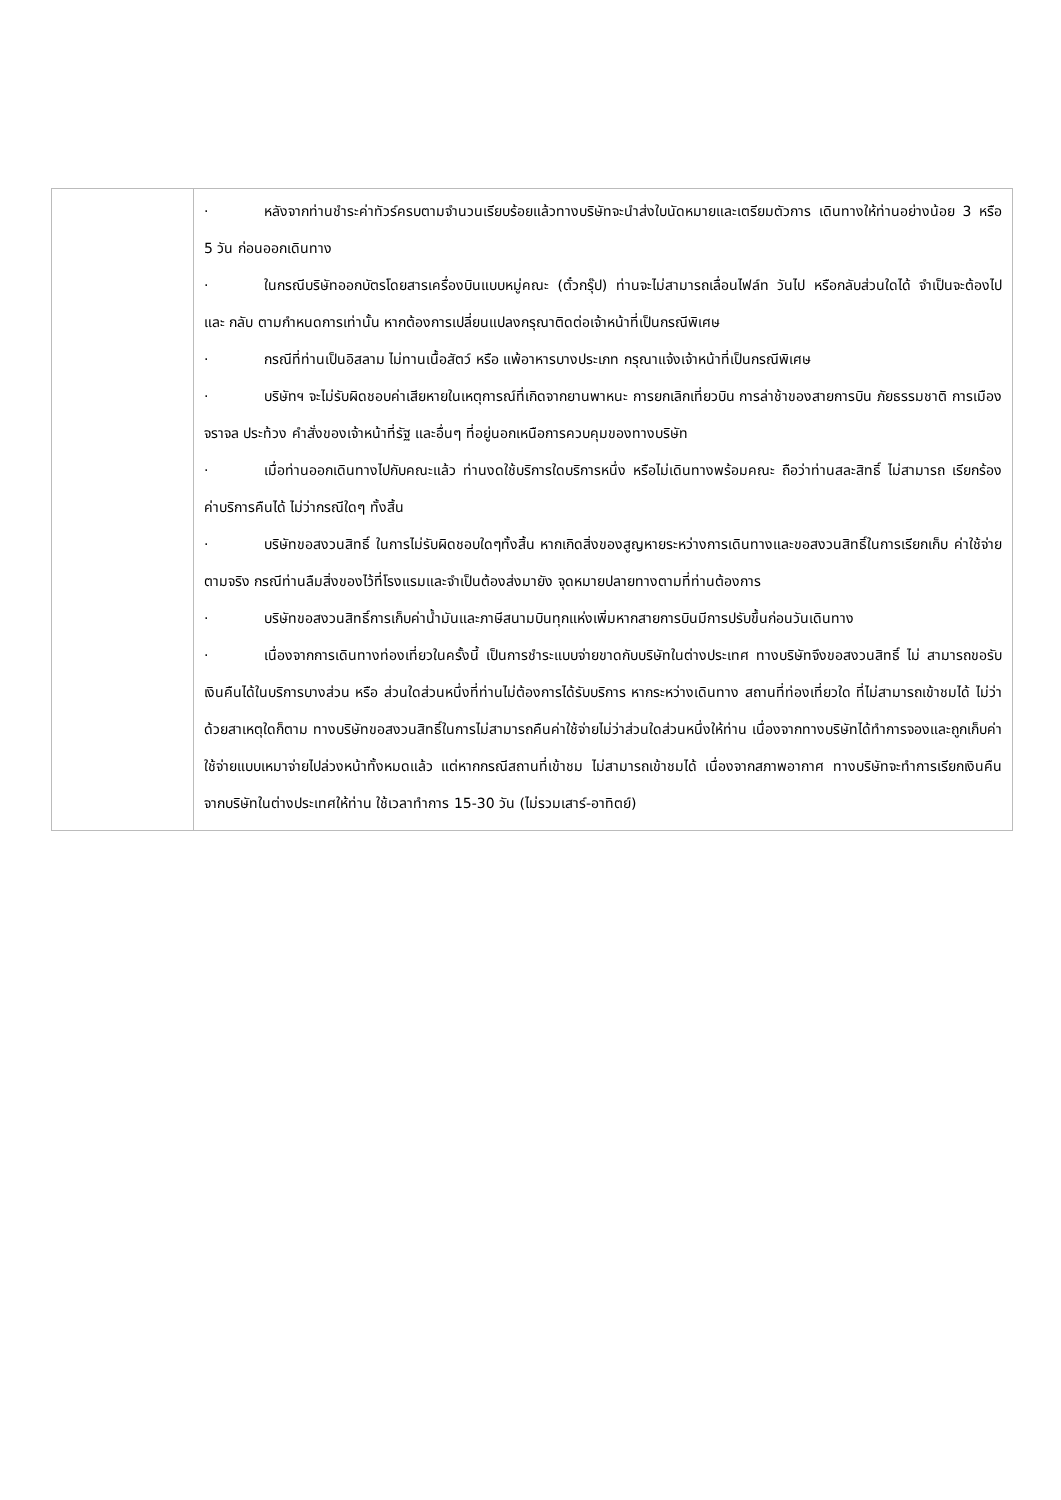| | · หลังจากท่านชำระค่าทัวร์ครบตามจำนวนเรียบร้อยแล้วทางบริษัทจะนำส่งใบนัดหมายและเตรียมตัวการ เดินทางให้ท่านอย่างน้อย 3 หรือ 5 วัน ก่อนออกเดินทาง · ในกรณีบริษัทออกบัตรโดยสารเครื่องบินแบบหมู่คณะ (ตั๋วกรุ๊ป) ท่านจะไม่สามารถเลื่อนไฟล์ท วันไป หรือกลับส่วนใดได้ จำเป็นจะต้องไป และ กลับ ตามกำหนดการเท่านั้น หากต้องการเปลี่ยนแปลงกรุณาติดต่อเจ้าหน้าที่เป็นกรณีพิเศษ · กรณีที่ท่านเป็นอิสลาม ไม่ทานเนื้อสัตว์ หรือ แพ้อาหารบางประเภท กรุณาแจ้งเจ้าหน้าที่เป็นกรณีพิเศษ · บริษัทฯ จะไม่รับผิดชอบค่าเสียหายในเหตุการณ์ที่เกิดจากยานพาหนะ การยกเลิกเที่ยวบิน การล่าช้าของสายการบิน ภัยธรรมชาติ การเมือง จราจล ประท้วง คำสั่งของเจ้าหน้าที่รัฐ และอื่นๆ ที่อยู่นอกเหนือการควบคุมของทางบริษัท · เมื่อท่านออกเดินทางไปกับคณะแล้ว ท่านงดใช้บริการใดบริการหนึ่ง หรือไม่เดินทางพร้อมคณะ ถือว่าท่านสละสิทธิ์ ไม่สามารถ เรียกร้องค่าบริการคืนได้ ไม่ว่ากรณีใดๆ ทั้งสิ้น · บริษัทขอสงวนสิทธิ์ ในการไม่รับผิดชอบใดๆทั้งสิ้น หากเกิดสิ่งของสูญหายระหว่างการเดินทางและขอสงวนสิทธิ์ในการเรียกเก็บ ค่าใช้จ่ายตามจริง กรณีท่านลืมสิ่งของไว้ที่โรงแรมและจำเป็นต้องส่งมายัง จุดหมายปลายทางตามที่ท่านต้องการ · บริษัทขอสงวนสิทธิ์การเก็บค่าน้ำมันและภาษีสนามบินทุกแห่งเพิ่มหากสายการบินมีการปรับขึ้นก่อนวันเดินทาง · เนื่องจากการเดินทางท่องเที่ยวในครั้งนี้ เป็นการชำระแบบจ่ายขาดกับบริษัทในต่างประเทศ ทางบริษัทจึงขอสงวนสิทธิ์ ไม่ สามารถขอรับเงินคืนได้ในบริการบางส่วน หรือ ส่วนใดส่วนหนึ่งที่ท่านไม่ต้องการได้รับบริการ หากระหว่างเดินทาง สถานที่ท่องเที่ยวใด ที่ไม่สามารถเข้าชมได้ ไม่ว่าด้วยสาเหตุใดก็ตาม ทางบริษัทขอสงวนสิทธิ์ในการไม่สามารถคืนค่าใช้จ่ายไม่ว่าส่วนใดส่วนหนึ่งให้ท่าน เนื่องจากทางบริษัทได้ทำการจองและถูกเก็บค่าใช้จ่ายแบบเหมาจ่ายไปล่วงหน้าทั้งหมดแล้ว แต่หากกรณีสถานที่เข้าชม ไม่สามารถเข้าชมได้ เนื่องจากสภาพอากาศ ทางบริษัทจะทำการเรียกเงินคืนจากบริษัทในต่างประเทศให้ท่าน ใช้เวลาทำการ 15-30 วัน (ไม่รวมเสาร์-อาทิตย์) |